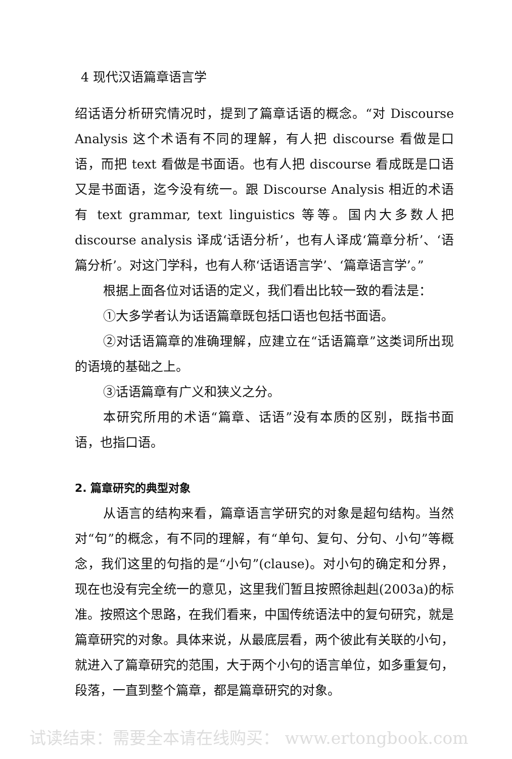4 现代汉语篇章语言学
绍话语分析研究情况时，提到了篇章话语的概念。“对 Discourse Analysis 这个术语有不同的理解，有人把 discourse 看做是口语，而把 text 看做是书面语。也有人把 discourse 看成既是口语又是书面语，迄今没有统一。跟 Discourse Analysis 相近的术语有 text grammar, text linguistics 等等。国内大多数人把 discourse analysis 译成‘话语分析’，也有人译成‘篇章分析’、‘语篇分析’。对这门学科，也有人称‘话语语言学’、‘篇章语言学’。”
根据上面各位对话语的定义，我们看出比较一致的看法是：
①大多学者认为话语篇章既包括口语也包括书面语。
②对话语篇章的准确理解，应建立在“话语篇章”这类词所出现的语境的基础之上。
③话语篇章有广义和狭义之分。
本研究所用的术语“篇章、话语”没有本质的区别，既指书面语，也指口语。
2. 篇章研究的典型对象
从语言的结构来看，篇章语言学研究的对象是超句结构。当然对“句”的概念，有不同的理解，有“单句、复句、分句、小句”等概念，我们这里的句指的是“小句”(clause)。对小句的确定和分界，现在也没有完全统一的意见，这里我们暂且按照徐赳赳(2003a)的标准。按照这个思路，在我们看来，中国传统语法中的复句研究，就是篇章研究的对象。具体来说，从最底层看，两个彼此有关联的小句，就进入了篇章研究的范围，大于两个小句的语言单位，如多重复句，段落，一直到整个篇章，都是篇章研究的对象。
试读结束：需要全本请在线购买： www.ertongbook.com